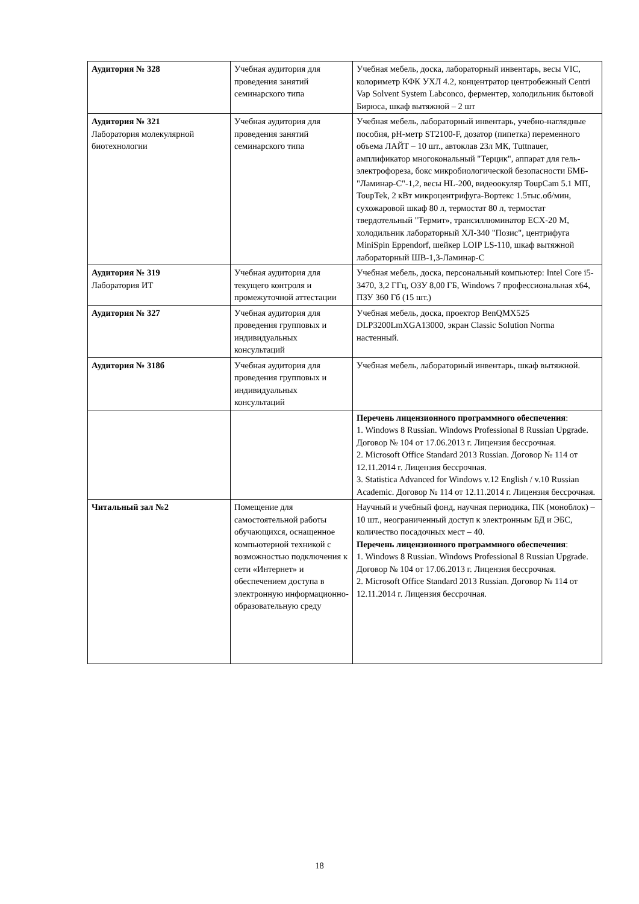| Аудитория № 328 | Учебная аудитория для проведения занятий семинарского типа | Учебная мебель, доска, лабораторный инвентарь, весы VIC, колориметр КФК УХЛ 4.2, концентратор центробежный Centri Vap Solvent System Labconco, ферментер, холодильник бытовой Бирюса, шкаф вытяжной – 2 шт |
| Аудитория № 321 Лаборатория молекулярной биотехнологии | Учебная аудитория для проведения занятий семинарского типа | Учебная мебель, лабораторный инвентарь, учебно-наглядные пособия, pH-метр ST2100-F, дозатор (пипетка) переменного объема ЛАЙТ – 10 шт., автоклав 23л МК, Tuttnauer, амплификатор многокональный "Терцик", аппарат для гель-электрофореза, бокс микробиологической безопасности БМБ-"Ламинар-С"-1,2, весы HL-200, видеоокуляр ToupCam 5.1 МП, ToupTek, 2 кВт микроцентрифуга-Вортекс 1.5тыс.об/мин, сухожаровой шкаф 80 л, термостат 80 л, термостат твердотельный "Термит», трансиллюминатор ECX-20 M, холодильник лабораторный ХЛ-340 "Позис", центрифуга MiniSpin Eppendorf, шейкер LOIP LS-110, шкаф вытяжной лабораторный ШВ-1,3-Ламинар-С |
| Аудитория № 319 Лаборатория ИТ | Учебная аудитория для текущего контроля и промежуточной аттестации | Учебная мебель, доска, персональный компьютер: Intel Core i5-3470, 3,2 ГГц, ОЗУ 8,00 ГБ, Windows 7 профессиональная x64, ПЗУ 360 Гб (15 шт.) |
| Аудитория № 327 | Учебная аудитория для проведения групповых и индивидуальных консультаций | Учебная мебель, доска, проектор BenQMX525 DLP3200LmXGA13000, экран Classic Solution Norma настенный. |
| Аудитория № 318б | Учебная аудитория для проведения групповых и индивидуальных консультаций | Учебная мебель, лабораторный инвентарь, шкаф вытяжной. |
| | | Перечень лицензионного программного обеспечения : 1. Windows 8 Russian. Windows Professional 8 Russian Upgrade. Договор № 104 от 17.06.2013 г. Лицензия бессрочная. 2. Microsoft Office Standard 2013 Russian. Договор № 114 от 12.11.2014 г. Лицензия бессрочная. 3. Statistica Advanced for Windows v.12 English / v.10 Russian Academic. Договор № 114 от 12.11.2014 г. Лицензия бессрочная. |
| Читальный зал №2 | Помещение для самостоятельной работы обучающихся, оснащенное компьютерной техникой с возможностью подключения к сети «Интернет» и обеспечением доступа в электронную информационно-образовательную среду | Научный и учебный фонд, научная периодика, ПК (моноблок) – 10 шт., неограниченный доступ к электронным БД и ЭБС, количество посадочных мест – 40. Перечень лицензионного программного обеспечения : 1. Windows 8 Russian. Windows Professional 8 Russian Upgrade. Договор № 104 от 17.06.2013 г. Лицензия бессрочная. 2. Microsoft Office Standard 2013 Russian. Договор № 114 от 12.11.2014 г. Лицензия бессрочная. |
18